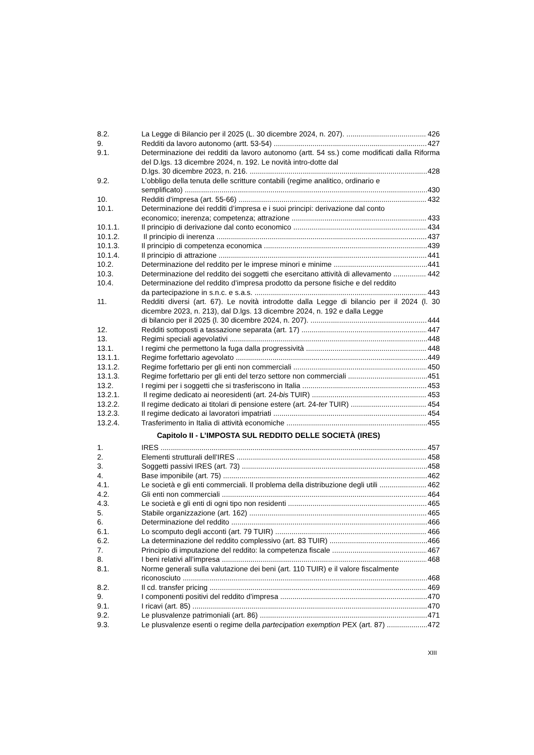8.2. La Legge di Bilancio per il 2025 (L. 30 dicembre 2024, n. 207). 426
9. Redditi da lavoro autonomo (artt. 53-54) 427
9.1. Determinazione dei redditi da lavoro autonomo (artt. 54 ss.) come modificati dalla Riforma del D.lgs. 13 dicembre 2024, n. 192. Le novità intro-dotte dal
D.lgs. 30 dicembre 2023, n. 216. 428
9.2. L’obbligo della tenuta delle scritture contabili (regime analitico, ordinario e
semplificato) 430
10. Redditi d’impresa (art. 55-66) 432
10.1. Determinazione dei redditi d’impresa e i suoi principi: derivazione dal conto
economico; inerenza; competenza; attrazione 433
10.1.1. Il principio di derivazione dal conto economico 434
10.1.2. Il principio di inerenza 437
10.1.3. Il principio di competenza economica 439
10.1.4. Il principio di attrazione 441
10.2. Determinazione del reddito per le imprese minori e minime 441
10.3. Determinazione del reddito dei soggetti che esercitano attività di allevamento 442
10.4. Determinazione del reddito d’impresa prodotto da persone fisiche e del reddito
da partecipazione in s.n.c. e s.a.s. 443
11. Redditi diversi (art. 67). Le novità introdotte dalla Legge di bilancio per il 2024 (l. 30 dicembre 2023, n. 213), dal D.lgs. 13 dicembre 2024, n. 192 e dalla Legge
di bilancio per il 2025 (l. 30 dicembre 2024, n. 207). 444
12. Redditi sottoposti a tassazione separata (art. 17) 447
13. Regimi speciali agevolativi 448
13.1. I regimi che permettono la fuga dalla progressività 448
13.1.1. Regime forfettario agevolato 449
13.1.2. Regime forfettario per gli enti non commerciali 450
13.1.3. Regime forfettario per gli enti del terzo settore non commerciali 451
13.2. I regimi per i soggetti che si trasferiscono in Italia 453
13.2.1. Il regime dedicato ai neoresidenti (art. 24-bis TUIR) 453
13.2.2. Il regime dedicato ai titolari di pensione estere (art. 24-ter TUIR) 454
13.2.3. Il regime dedicato ai lavoratori impatriati 454
13.2.4. Trasferimento in Italia di attività economiche 455
Capitolo II - L’IMPOSTA SUL REDDITO DELLE SOCIETÀ (IRES)
1. IRES 457
2. Elementi strutturali dell’IRES 458
3. Soggetti passivi IRES (art. 73) 458
4. Base imponibile (art. 75) 462
4.1. Le società e gli enti commerciali. Il problema della distribuzione degli utili 462
4.2. Gli enti non commerciali 464
4.3. Le società e gli enti di ogni tipo non residenti 465
5. Stabile organizzazione (art. 162) 465
6. Determinazione del reddito 466
6.1. Lo scomputo degli acconti (art. 79 TUIR) 466
6.2. La determinazione del reddito complessivo (art. 83 TUIR) 466
7. Principio di imputazione del reddito: la competenza fiscale 467
8. I beni relativi all’impresa 468
8.1. Norme generali sulla valutazione dei beni (art. 110 TUIR) e il valore fiscalmente
riconosciuto 468
8.2. Il cd. transfer pricing 469
9. I componenti positivi del reddito d’impresa 470
9.1. I ricavi (art. 85) 470
9.2. Le plusvalenze patrimoniali (art. 86) 471
9.3. Le plusvalenze esenti o regime della partecipation exemption PEX (art. 87) 472
XIII